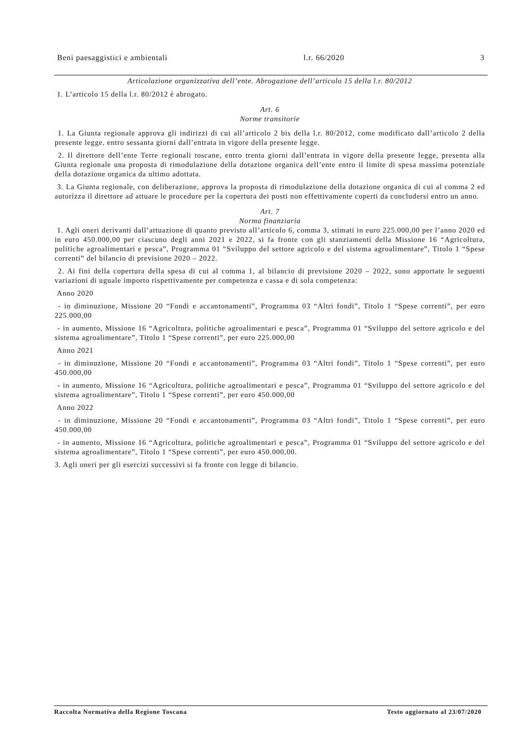Beni paesaggistici e ambientali l.r. 66/2020 3
Articolazione organizzativa dell’ente. Abrogazione dell’articolo 15 della l.r. 80/2012
1. L’articolo 15 della l.r. 80/2012 è abrogato.
Art. 6
Norme transitorie
1. La Giunta regionale approva gli indirizzi di cui all’articolo 2 bis della l.r. 80/2012, come modificato dall’articolo 2 della presente legge, entro sessanta giorni dall’entrata in vigore della presente legge.
2. Il direttore dell’ente Terre regionali toscane, entro trenta giorni dall’entrata in vigore della presente legge, presenta alla Giunta regionale una proposta di rimodulazione della dotazione organica dell’ente entro il limite di spesa massima potenziale della dotazione organica da ultimo adottata.
3. La Giunta regionale, con deliberazione, approva la proposta di rimodulazione della dotazione organica di cui al comma 2 ed autorizza il direttore ad attuare le procedure per la copertura dei posti non effettivamente coperti da concludersi entro un anno.
Art. 7
Norma finanziaria
1. Agli oneri derivanti dall’attuazione di quanto previsto all’articolo 6, comma 3, stimati in euro 225.000,00 per l’anno 2020 ed in euro 450.000,00 per ciascuno degli anni 2021 e 2022, si fa fronte con gli stanziamenti della Missione 16 “Agricoltura, politiche agroalimentari e pesca”, Programma 01 “Sviluppo del settore agricolo e del sistema agroalimentare”, Titolo 1 “Spese correnti” del bilancio di previsione 2020 – 2022.
2. Ai fini della copertura della spesa di cui al comma 1, al bilancio di previsione 2020 – 2022, sono apportate le seguenti variazioni di uguale importo rispettivamente per competenza e cassa e di sola competenza:
Anno 2020
- in diminuzione, Missione 20 “Fondi e accantonamenti”, Programma 03 “Altri fondi”, Titolo 1 “Spese correnti”, per euro 225.000,00
- in aumento, Missione 16 “Agricoltura, politiche agroalimentari e pesca”, Programma 01 “Sviluppo del settore agricolo e del sistema agroalimentare”, Titolo 1 “Spese correnti”, per euro 225.000,00
Anno 2021
- in diminuzione, Missione 20 “Fondi e accantonamenti”, Programma 03 “Altri fondi”, Titolo 1 “Spese correnti”, per euro 450.000,00
- in aumento, Missione 16 “Agricoltura, politiche agroalimentari e pesca”, Programma 01 “Sviluppo del settore agricolo e del sistema agroalimentare”, Titolo 1 “Spese correnti”, per euro 450.000,00
Anno 2022
- in diminuzione, Missione 20 “Fondi e accantonamenti”, Programma 03 “Altri fondi”, Titolo 1 “Spese correnti”, per euro 450.000,00
- in aumento, Missione 16 “Agricoltura, politiche agroalimentari e pesca”, Programma 01 “Sviluppo del settore agricolo e del sistema agroalimentare”, Titolo 1 “Spese correnti”, per euro 450.000,00.
3. Agli oneri per gli esercizi successivi si fa fronte con legge di bilancio.
Raccolta Normativa della Regione Toscana Testo aggiornato al 23/07/2020